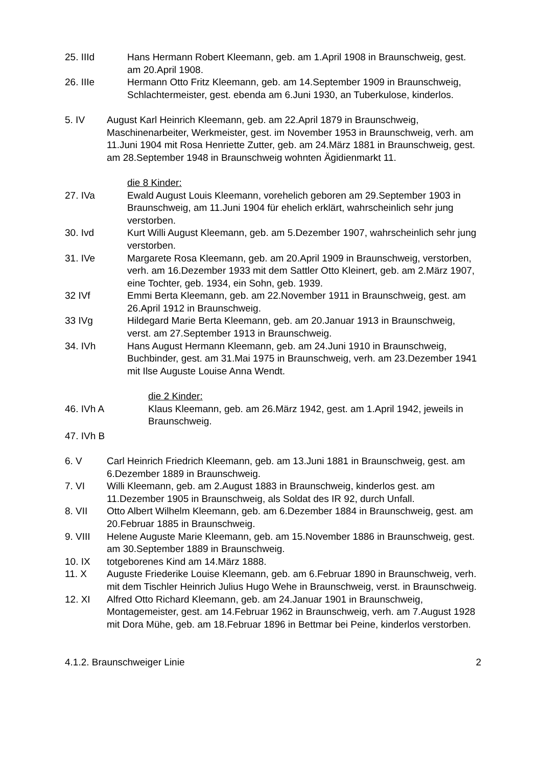25. IIId Hans Hermann Robert Kleemann, geb. am 1.April 1908 in Braunschweig, gest. am 20.April 1908.
26. IIIe Hermann Otto Fritz Kleemann, geb. am 14.September 1909 in Braunschweig, Schlachtermeister, gest. ebenda am 6.Juni 1930, an Tuberkulose, kinderlos.
5. IV August Karl Heinrich Kleemann, geb. am 22.April 1879 in Braunschweig, Maschinenarbeiter, Werkmeister, gest. im November 1953 in Braunschweig, verh. am 11.Juni 1904 mit Rosa Henriette Zutter, geb. am 24.März 1881 in Braunschweig, gest. am 28.September 1948 in Braunschweig wohnten Ägidienmarkt 11.
die 8 Kinder:
27. IVa Ewald August Louis Kleemann, vorehelich geboren am 29.September 1903 in Braunschweig, am 11.Juni 1904 für ehelich erklärt, wahrscheinlich sehr jung verstorben.
30. Ivd Kurt Willi August Kleemann, geb. am 5.Dezember 1907, wahrscheinlich sehr jung verstorben.
31. IVe Margarete Rosa Kleemann, geb. am 20.April 1909 in Braunschweig, verstorben, verh. am 16.Dezember 1933 mit dem Sattler Otto Kleinert, geb. am 2.März 1907, eine Tochter, geb. 1934, ein Sohn, geb. 1939.
32 IVf Emmi Berta Kleemann, geb. am 22.November 1911 in Braunschweig, gest. am 26.April 1912 in Braunschweig.
33 IVg Hildegard Marie Berta Kleemann, geb. am 20.Januar 1913 in Braunschweig, verst. am 27.September 1913 in Braunschweig.
34. IVh Hans August Hermann Kleemann, geb. am 24.Juni 1910 in Braunschweig, Buchbinder, gest. am 31.Mai 1975 in Braunschweig, verh. am 23.Dezember 1941 mit Ilse Auguste Louise Anna Wendt.
die 2 Kinder:
46. IVh A Klaus Kleemann, geb. am 26.März 1942, gest. am 1.April 1942, jeweils in Braunschweig.
47. IVh B
6. V Carl Heinrich Friedrich Kleemann, geb. am 13.Juni 1881 in Braunschweig, gest. am 6.Dezember 1889 in Braunschweig.
7. VI Willi Kleemann, geb. am 2.August 1883 in Braunschweig, kinderlos gest. am 11.Dezember 1905 in Braunschweig, als Soldat des IR 92, durch Unfall.
8. VII Otto Albert Wilhelm Kleemann, geb. am 6.Dezember 1884 in Braunschweig, gest. am 20.Februar 1885 in Braunschweig.
9. VIII Helene Auguste Marie Kleemann, geb. am 15.November 1886 in Braunschweig, gest. am 30.September 1889 in Braunschweig.
10. IX totgeborenes Kind am 14.März 1888.
11. X Auguste Friederike Louise Kleemann, geb. am 6.Februar 1890 in Braunschweig, verh. mit dem Tischler Heinrich Julius Hugo Wehe in Braunschweig, verst. in Braunschweig.
12. XI Alfred Otto Richard Kleemann, geb. am 24.Januar 1901 in Braunschweig, Montagemeister, gest. am 14.Februar 1962 in Braunschweig, verh. am 7.August 1928 mit Dora Mühe, geb. am 18.Februar 1896 in Bettmar bei Peine, kinderlos verstorben.
4.1.2. Braunschweiger Linie 2